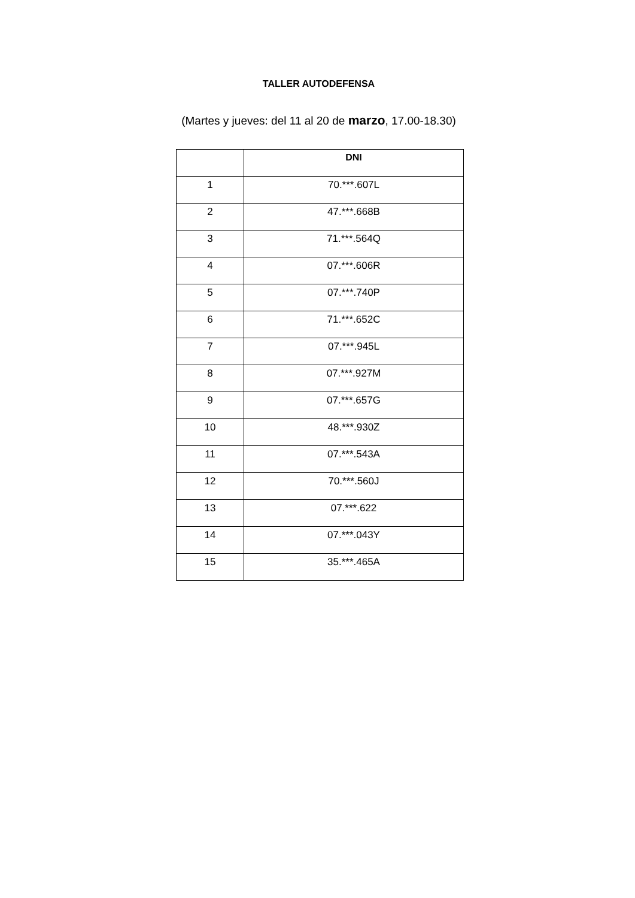TALLER AUTODEFENSA
(Martes y jueves: del 11 al 20 de marzo, 17.00-18.30)
| | DNI |
| --- | --- |
| 1 | 70.***.607L |
| 2 | 47.***.668B |
| 3 | 71.***.564Q |
| 4 | 07.***.606R |
| 5 | 07.***.740P |
| 6 | 71.***.652C |
| 7 | 07.***.945L |
| 8 | 07.***.927M |
| 9 | 07.***.657G |
| 10 | 48.***.930Z |
| 11 | 07.***.543A |
| 12 | 70.***.560J |
| 13 | 07.***.622 |
| 14 | 07.***.043Y |
| 15 | 35.***.465A |